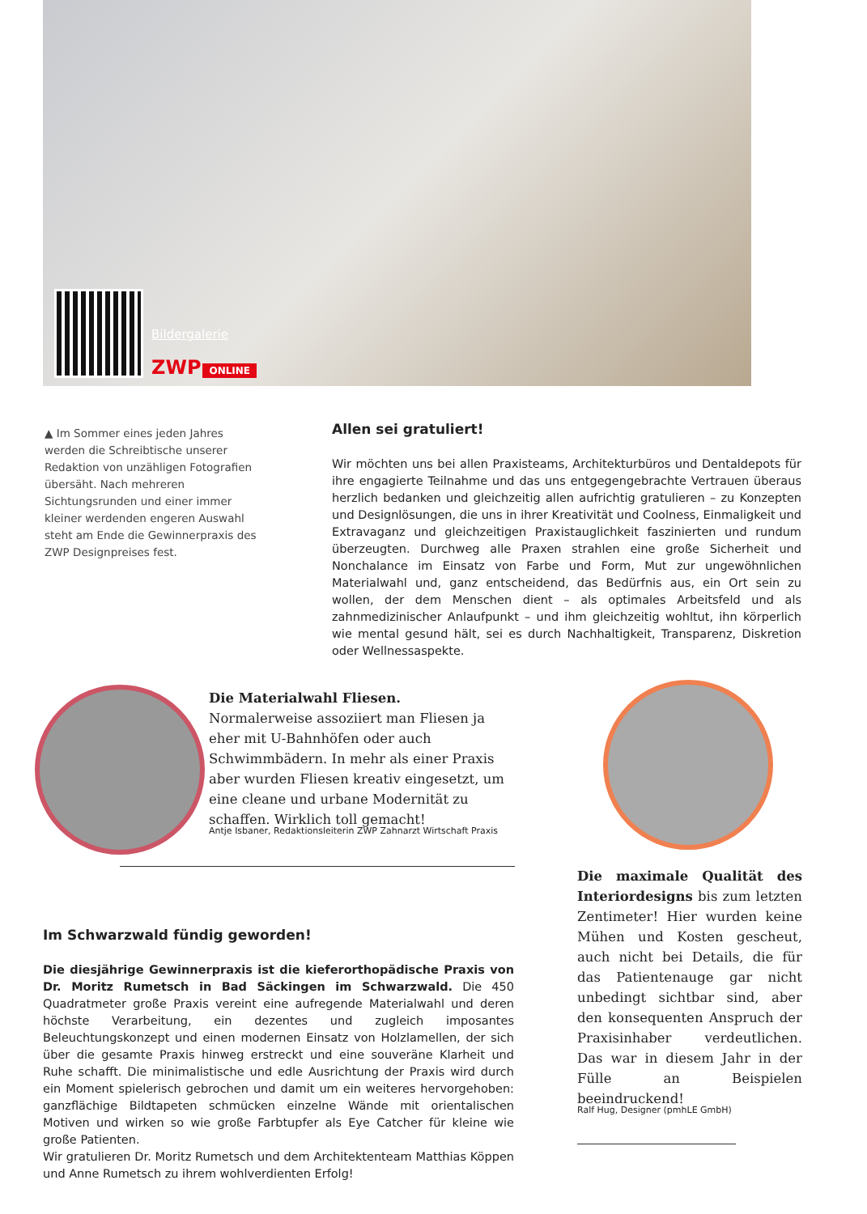Bildergalerie
ZWP ONLINE
▲ Im Sommer eines jeden Jahres werden die Schreibtische unserer Redaktion von unzähligen Fotografien übersäht. Nach mehreren Sichtungsrunden und einer immer kleiner werdenden engeren Auswahl steht am Ende die Gewinnerpraxis des ZWP Designpreises fest.
Allen sei gratuliert!
Wir möchten uns bei allen Praxisteams, Architekturbüros und Dentaldepots für ihre engagierte Teilnahme und das uns entgegengebrachte Vertrauen überaus herzlich bedanken und gleichzeitig allen aufrichtig gratulieren – zu Konzepten und Designlösungen, die uns in ihrer Kreativität und Coolness, Einmaligkeit und Extravaganz und gleichzeitigen Praxistauglichkeit faszinierten und rundum überzeugten. Durchweg alle Praxen strahlen eine große Sicherheit und Nonchalance im Einsatz von Farbe und Form, Mut zur ungewöhnlichen Materialwahl und, ganz entscheidend, das Bedürfnis aus, ein Ort sein zu wollen, der dem Menschen dient – als optimales Arbeitsfeld und als zahnmedizinischer Anlaufpunkt – und ihm gleichzeitig wohltut, ihn körperlich wie mental gesund hält, sei es durch Nachhaltigkeit, Transparenz, Diskretion oder Wellnessaspekte.
Die Materialwahl Fliesen. Normalerweise assoziiert man Fliesen ja eher mit U-Bahnhöfen oder auch Schwimmbädern. In mehr als einer Praxis aber wurden Fliesen kreativ eingesetzt, um eine cleane und urbane Modernität zu schaffen. Wirklich toll gemacht!
Antje Isbaner, Redaktionsleiterin ZWP Zahnarzt Wirtschaft Praxis
Die maximale Qualität des Interiordesigns bis zum letzten Zentimeter! Hier wurden keine Mühen und Kosten gescheut, auch nicht bei Details, die für das Patientenauge gar nicht unbedingt sichtbar sind, aber den konsequenten Anspruch der Praxisinhaber verdeutlichen. Das war in diesem Jahr in der Fülle an Beispielen beeindruckend!
Ralf Hug, Designer (pmhLE GmbH)
Im Schwarzwald fündig geworden!
Die diesjährige Gewinnerpraxis ist die kieferorthopädische Praxis von Dr. Moritz Rumetsch in Bad Säckingen im Schwarzwald. Die 450 Quadratmeter große Praxis vereint eine aufregende Materialwahl und deren höchste Verarbeitung, ein dezentes und zugleich imposantes Beleuchtungskonzept und einen modernen Einsatz von Holzlamellen, der sich über die gesamte Praxis hinweg erstreckt und eine souveräne Klarheit und Ruhe schafft. Die minimalistische und edle Ausrichtung der Praxis wird durch ein Moment spielerisch gebrochen und damit um ein weiteres hervorgehoben: ganzflächige Bildtapeten schmücken einzelne Wände mit orientalischen Motiven und wirken so wie große Farbtupfer als Eye Catcher für kleine wie große Patienten.
Wir gratulieren Dr. Moritz Rumetsch und dem Architektenteam Matthias Köppen und Anne Rumetsch zu ihrem wohlverdienten Erfolg!